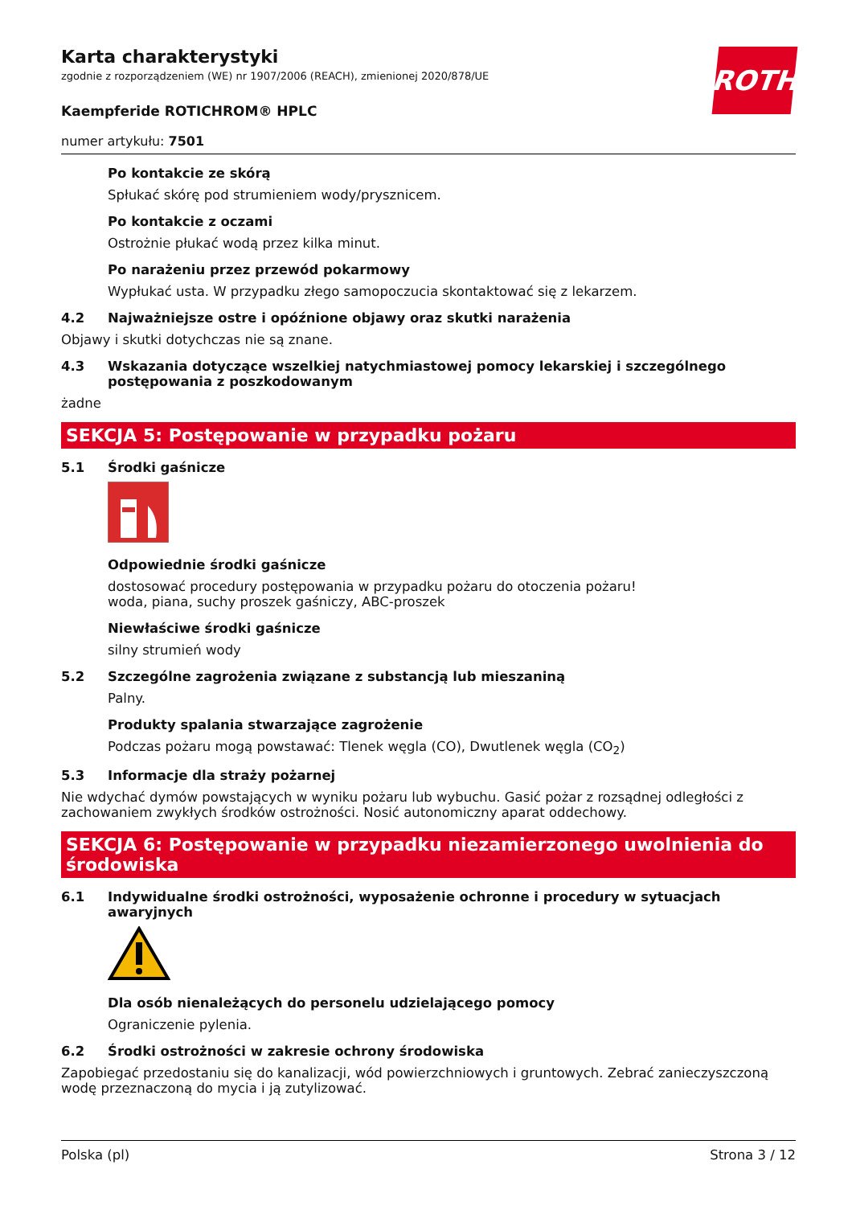ROTH
Karta charakterystyki
zgodnie z rozporządzeniem (WE) nr 1907/2006 (REACH), zmienionej 2020/878/UE
Kaempferide ROTICHROM® HPLC
numer artykułu: 7501
Po kontakcie ze skórą
Spłukać skórę pod strumieniem wody/prysznicem.
Po kontakcie z oczami
Ostrożnie płukać wodą przez kilka minut.
Po narażeniu przez przewód pokarmowy
Wypłukać usta. W przypadku złego samopoczucia skontaktować się z lekarzem.
4.2 Najważniejsze ostre i opóźnione objawy oraz skutki narażenia
Objawy i skutki dotychczas nie są znane.
4.3 Wskazania dotyczące wszelkiej natychmiastowej pomocy lekarskiej i szczególnego postępowania z poszkodowanym
żadne
SEKCJA 5: Postępowanie w przypadku pożaru
5.1 Środki gaśnicze
Odpowiednie środki gaśnicze
dostosować procedury postępowania w przypadku pożaru do otoczenia pożaru!
woda, piana, suchy proszek gaśniczy, ABC-proszek
Niewłaściwe środki gaśnicze
silny strumień wody
5.2 Szczególne zagrożenia związane z substancją lub mieszaniną
Palny.
Produkty spalania stwarzające zagrożenie
Podczas pożaru mogą powstawać: Tlenek węgla (CO), Dwutlenek węgla (CO<sub>2</sub>)
5.3 Informacje dla straży pożarnej
Nie wdychać dymów powstających w wyniku pożaru lub wybuchu. Gasić pożar z rozsądnej odległości z zachowaniem zwykłych środków ostrożności. Nosić autonomiczny aparat oddechowy.
SEKCJA 6: Postępowanie w przypadku niezamierzonego uwolnienia do środowiska
6.1 Indywidualne środki ostrożności, wyposażenie ochronne i procedury w sytuacjach awaryjnych
Dla osób nienależących do personelu udzielającego pomocy
Ograniczenie pylenia.
6.2 Środki ostrożności w zakresie ochrony środowiska
Zapobiegać przedostaniu się do kanalizacji, wód powierzchniowych i gruntowych. Zebrać zanieczyszczoną wodę przeznaczoną do mycia i ją zutylizować.
Polska (pl) Strona 3 / 12